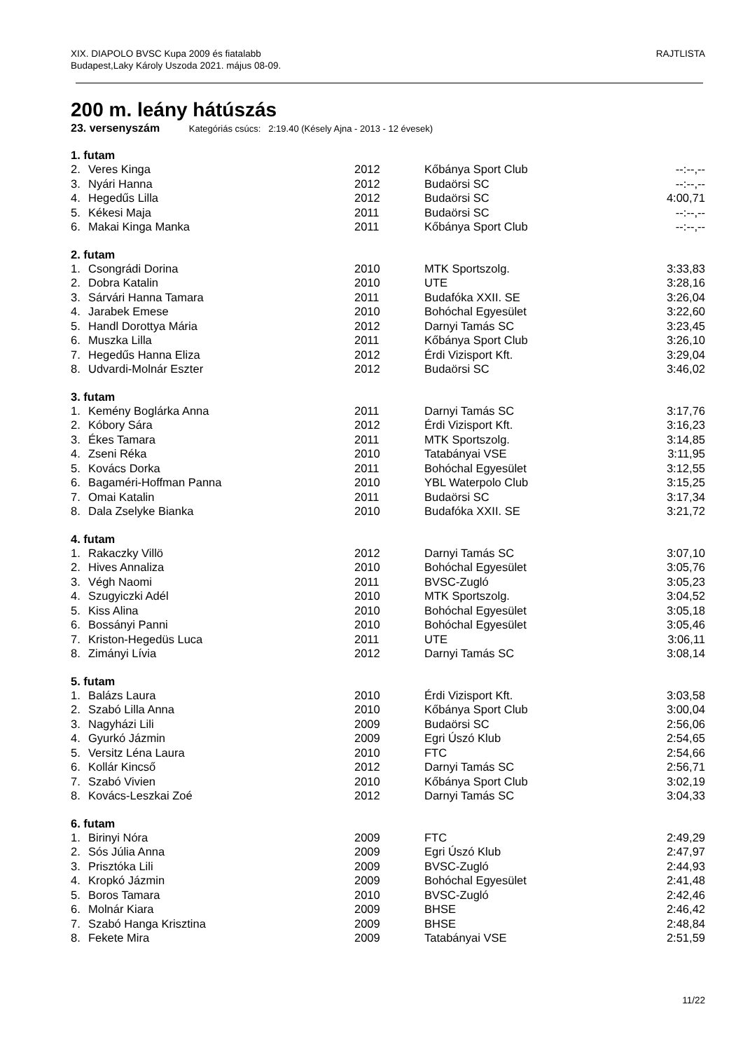RAJTLISTA XIX. DIAPOLO BVSC Kupa 2009 és fiatalabb
Budapest,Laky Károly Uszoda 2021. május 08-09.
200 m. leány hátúszás
23. versenyszám Kategóriás csúcs: 2:19.40 (Késely Ajna - 2013 - 12 évesek)
| 1. futam | | | | |
| --- | --- | --- | --- | --- |
| 2. | Veres Kinga | 2012 | Kőbánya Sport Club | --:--,-- |
| 3. | Nyári Hanna | 2012 | Budaörsi SC | --:--,-- |
| 4. | Hegedűs Lilla | 2012 | Budaörsi SC | 4:00,71 |
| 5. | Kékesi Maja | 2011 | Budaörsi SC | --:--,-- |
| 6. | Makai Kinga Manka | 2011 | Kőbánya Sport Club | --:--,-- |
| 2. futam | | | | |
| --- | --- | --- | --- | --- |
| 1. | Csongrádi Dorina | 2010 | MTK Sportszolg. | 3:33,83 |
| 2. | Dobra Katalin | 2010 | UTE | 3:28,16 |
| 3. | Sárvári Hanna Tamara | 2011 | Budafóka XXII. SE | 3:26,04 |
| 4. | Jarabek Emese | 2010 | Bohóchal Egyesület | 3:22,60 |
| 5. | Handl Dorottya Mária | 2012 | Darnyi Tamás SC | 3:23,45 |
| 6. | Muszka Lilla | 2011 | Kőbánya Sport Club | 3:26,10 |
| 7. | Hegedűs Hanna Eliza | 2012 | Érdi Vizisport Kft. | 3:29,04 |
| 8. | Udvardi-Molnár Eszter | 2012 | Budaörsi SC | 3:46,02 |
| 3. futam | | | | |
| --- | --- | --- | --- | --- |
| 1. | Kemény Boglárka Anna | 2011 | Darnyi Tamás SC | 3:17,76 |
| 2. | Kóbory Sára | 2012 | Érdi Vizisport Kft. | 3:16,23 |
| 3. | Ékes Tamara | 2011 | MTK Sportszolg. | 3:14,85 |
| 4. | Zseni Réka | 2010 | Tatabányai VSE | 3:11,95 |
| 5. | Kovács Dorka | 2011 | Bohóchal Egyesület | 3:12,55 |
| 6. | Bagaméri-Hoffman Panna | 2010 | YBL Waterpolo Club | 3:15,25 |
| 7. | Omai Katalin | 2011 | Budaörsi SC | 3:17,34 |
| 8. | Dala Zselyke Bianka | 2010 | Budafóka XXII. SE | 3:21,72 |
| 4. futam | | | | |
| --- | --- | --- | --- | --- |
| 1. | Rakaczky Villö | 2012 | Darnyi Tamás SC | 3:07,10 |
| 2. | Hives Annaliza | 2010 | Bohóchal Egyesület | 3:05,76 |
| 3. | Végh Naomi | 2011 | BVSC-Zugló | 3:05,23 |
| 4. | Szugyiczki Adél | 2010 | MTK Sportszolg. | 3:04,52 |
| 5. | Kiss Alina | 2010 | Bohóchal Egyesület | 3:05,18 |
| 6. | Bossányi Panni | 2010 | Bohóchal Egyesület | 3:05,46 |
| 7. | Kriston-Hegedüs Luca | 2011 | UTE | 3:06,11 |
| 8. | Zimányi Lívia | 2012 | Darnyi Tamás SC | 3:08,14 |
| 5. futam | | | | |
| --- | --- | --- | --- | --- |
| 1. | Balázs Laura | 2010 | Érdi Vizisport Kft. | 3:03,58 |
| 2. | Szabó Lilla Anna | 2010 | Kőbánya Sport Club | 3:00,04 |
| 3. | Nagyházi Lili | 2009 | Budaörsi SC | 2:56,06 |
| 4. | Gyurkó Jázmin | 2009 | Egri Úszó Klub | 2:54,65 |
| 5. | Versitz Léna Laura | 2010 | FTC | 2:54,66 |
| 6. | Kollár Kincső | 2012 | Darnyi Tamás SC | 2:56,71 |
| 7. | Szabó Vivien | 2010 | Kőbánya Sport Club | 3:02,19 |
| 8. | Kovács-Leszkai Zoé | 2012 | Darnyi Tamás SC | 3:04,33 |
| 6. futam | | | | |
| --- | --- | --- | --- | --- |
| 1. | Birinyi Nóra | 2009 | FTC | 2:49,29 |
| 2. | Sós Júlia Anna | 2009 | Egri Úszó Klub | 2:47,97 |
| 3. | Prisztóka Lili | 2009 | BVSC-Zugló | 2:44,93 |
| 4. | Kropkó Jázmin | 2009 | Bohóchal Egyesület | 2:41,48 |
| 5. | Boros Tamara | 2010 | BVSC-Zugló | 2:42,46 |
| 6. | Molnár Kiara | 2009 | BHSE | 2:46,42 |
| 7. | Szabó Hanga Krisztina | 2009 | BHSE | 2:48,84 |
| 8. | Fekete Mira | 2009 | Tatabányai VSE | 2:51,59 |
11/22